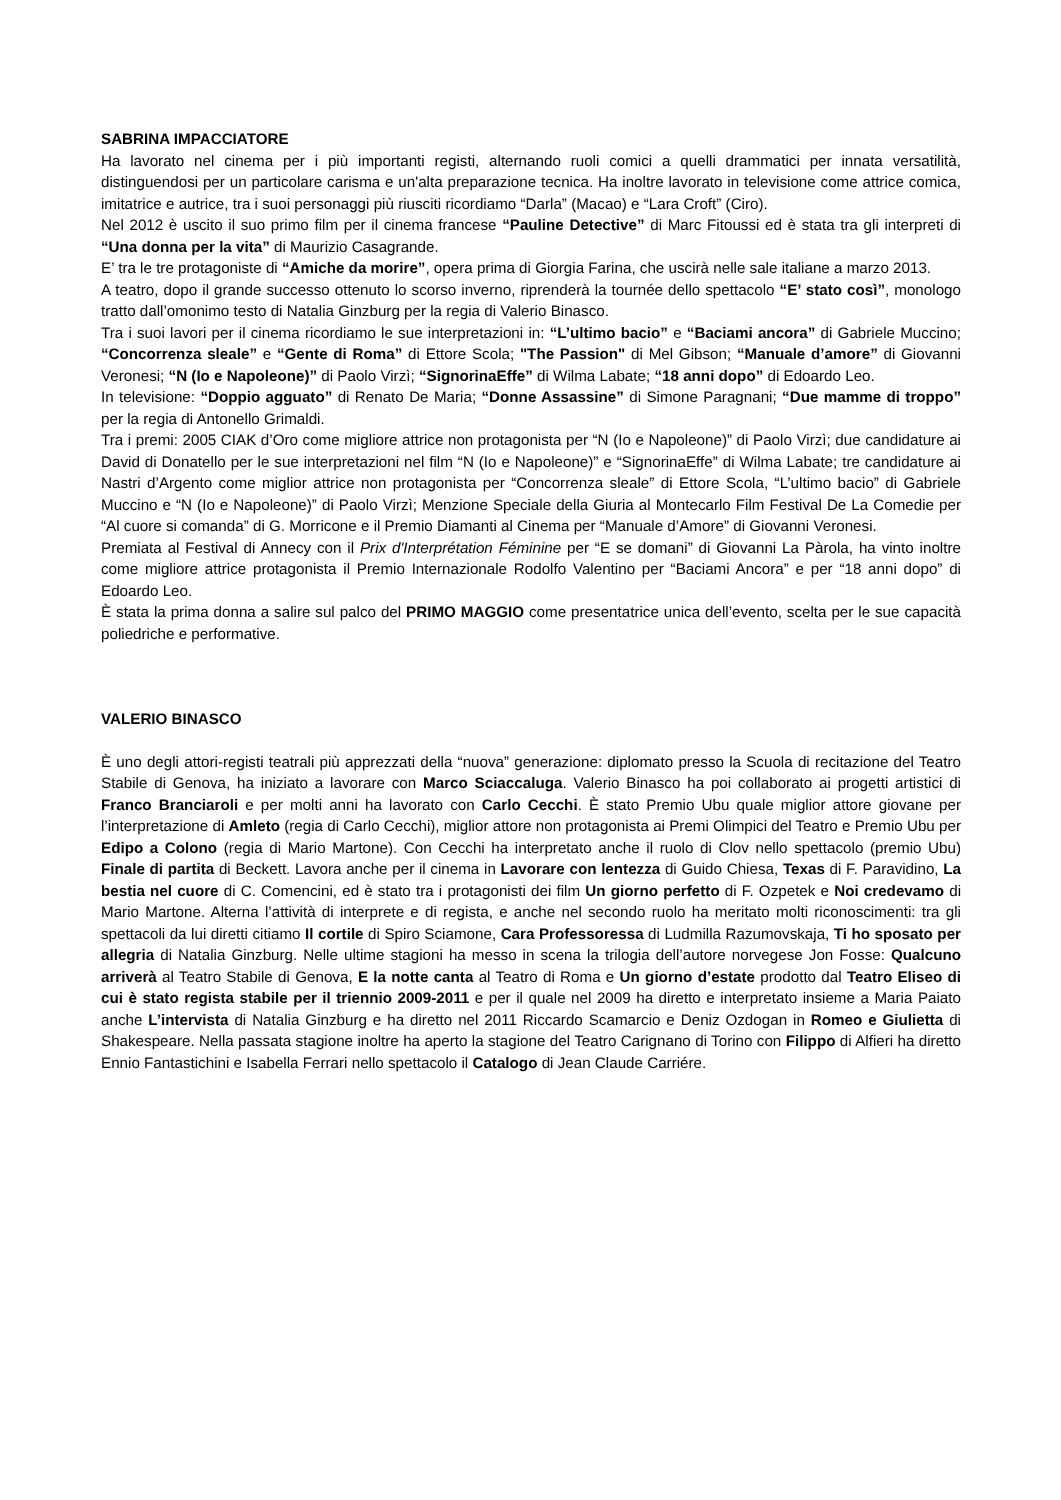SABRINA IMPACCIATORE
Ha lavorato nel cinema per i più importanti registi, alternando ruoli comici a quelli drammatici per innata versatilità, distinguendosi per un particolare carisma e un'alta preparazione tecnica. Ha inoltre lavorato in televisione come attrice comica, imitatrice e autrice, tra i suoi personaggi più riusciti ricordiamo “Darla” (Macao) e “Lara Croft” (Ciro).
Nel 2012 è uscito il suo primo film per il cinema francese “Pauline Detective” di Marc Fitoussi ed è stata tra gli interpreti di “Una donna per la vita” di Maurizio Casagrande.
E’ tra le tre protagoniste di “Amiche da morire”, opera prima di Giorgia Farina, che uscirà nelle sale italiane a marzo 2013.
A teatro, dopo il grande successo ottenuto lo scorso inverno, riprenderà la tournée dello spettacolo “E’ stato così”, monologo tratto dall’omonimo testo di Natalia Ginzburg per la regia di Valerio Binasco.
Tra i suoi lavori per il cinema ricordiamo le sue interpretazioni in: “L’ultimo bacio” e “Baciami ancora” di Gabriele Muccino; “Concorrenza sleale” e “Gente di Roma” di Ettore Scola; "The Passion" di Mel Gibson; “Manuale d’amore” di Giovanni Veronesi; “N (Io e Napoleone)” di Paolo Virzì; “SignorinaEffe” di Wilma Labate; “18 anni dopo” di Edoardo Leo.
In televisione: “Doppio agguato” di Renato De Maria; “Donne Assassine” di Simone Paragnani; “Due mamme di troppo” per la regia di Antonello Grimaldi.
Tra i premi: 2005 CIAK d’Oro come migliore attrice non protagonista per “N (Io e Napoleone)” di Paolo Virzì; due candidature ai David di Donatello per le sue interpretazioni nel film “N (Io e Napoleone)” e “SignorinaEffe” di Wilma Labate; tre candidature ai Nastri d’Argento come miglior attrice non protagonista per “Concorrenza sleale” di Ettore Scola, “L’ultimo bacio” di Gabriele Muccino e “N (Io e Napoleone)” di Paolo Virzì; Menzione Speciale della Giuria al Montecarlo Film Festival De La Comedie per “Al cuore si comanda” di G. Morricone e il Premio Diamanti al Cinema per “Manuale d’Amore” di Giovanni Veronesi.
Premiata al Festival di Annecy con il Prix d'Interprétation Féminine per “E se domani” di Giovanni La Pàrola, ha vinto inoltre come migliore attrice protagonista il Premio Internazionale Rodolfo Valentino per “Baciami Ancora” e per “18 anni dopo” di Edoardo Leo.
È stata la prima donna a salire sul palco del PRIMO MAGGIO come presentatrice unica dell’evento, scelta per le sue capacità poliedriche e performative.
VALERIO BINASCO
È uno degli attori-registi teatrali più apprezzati della “nuova” generazione: diplomato presso la Scuola di recitazione del Teatro Stabile di Genova, ha iniziato a lavorare con Marco Sciaccaluga. Valerio Binasco ha poi collaborato ai progetti artistici di Franco Branciaroli e per molti anni ha lavorato con Carlo Cecchi. È stato Premio Ubu quale miglior attore giovane per l’interpretazione di Amleto (regia di Carlo Cecchi), miglior attore non protagonista ai Premi Olimpici del Teatro e Premio Ubu per Edipo a Colono (regia di Mario Martone). Con Cecchi ha interpretato anche il ruolo di Clov nello spettacolo (premio Ubu) Finale di partita di Beckett. Lavora anche per il cinema in Lavorare con lentezza di Guido Chiesa, Texas di F. Paravidino, La bestia nel cuore di C. Comencini, ed è stato tra i protagonisti dei film Un giorno perfetto di F. Ozpetek e Noi credevamo di Mario Martone. Alterna l’attività di interprete e di regista, e anche nel secondo ruolo ha meritato molti riconoscimenti: tra gli spettacoli da lui diretti citiamo Il cortile di Spiro Sciamone, Cara Professoressa di Ludmilla Razumovskaja, Ti ho sposato per allegria di Natalia Ginzburg. Nelle ultime stagioni ha messo in scena la trilogia dell’autore norvegese Jon Fosse: Qualcuno arriverà al Teatro Stabile di Genova, E la notte canta al Teatro di Roma e Un giorno d’estate prodotto dal Teatro Eliseo di cui è stato regista stabile per il triennio 2009-2011 e per il quale nel 2009 ha diretto e interpretato insieme a Maria Paiato anche L’intervista di Natalia Ginzburg e ha diretto nel 2011 Riccardo Scamarcio e Deniz Ozdogan in Romeo e Giulietta di Shakespeare. Nella passata stagione inoltre ha aperto la stagione del Teatro Carignano di Torino con Filippo di Alfieri ha diretto Ennio Fantastichini e Isabella Ferrari nello spettacolo il Catalogo di Jean Claude Carriére.